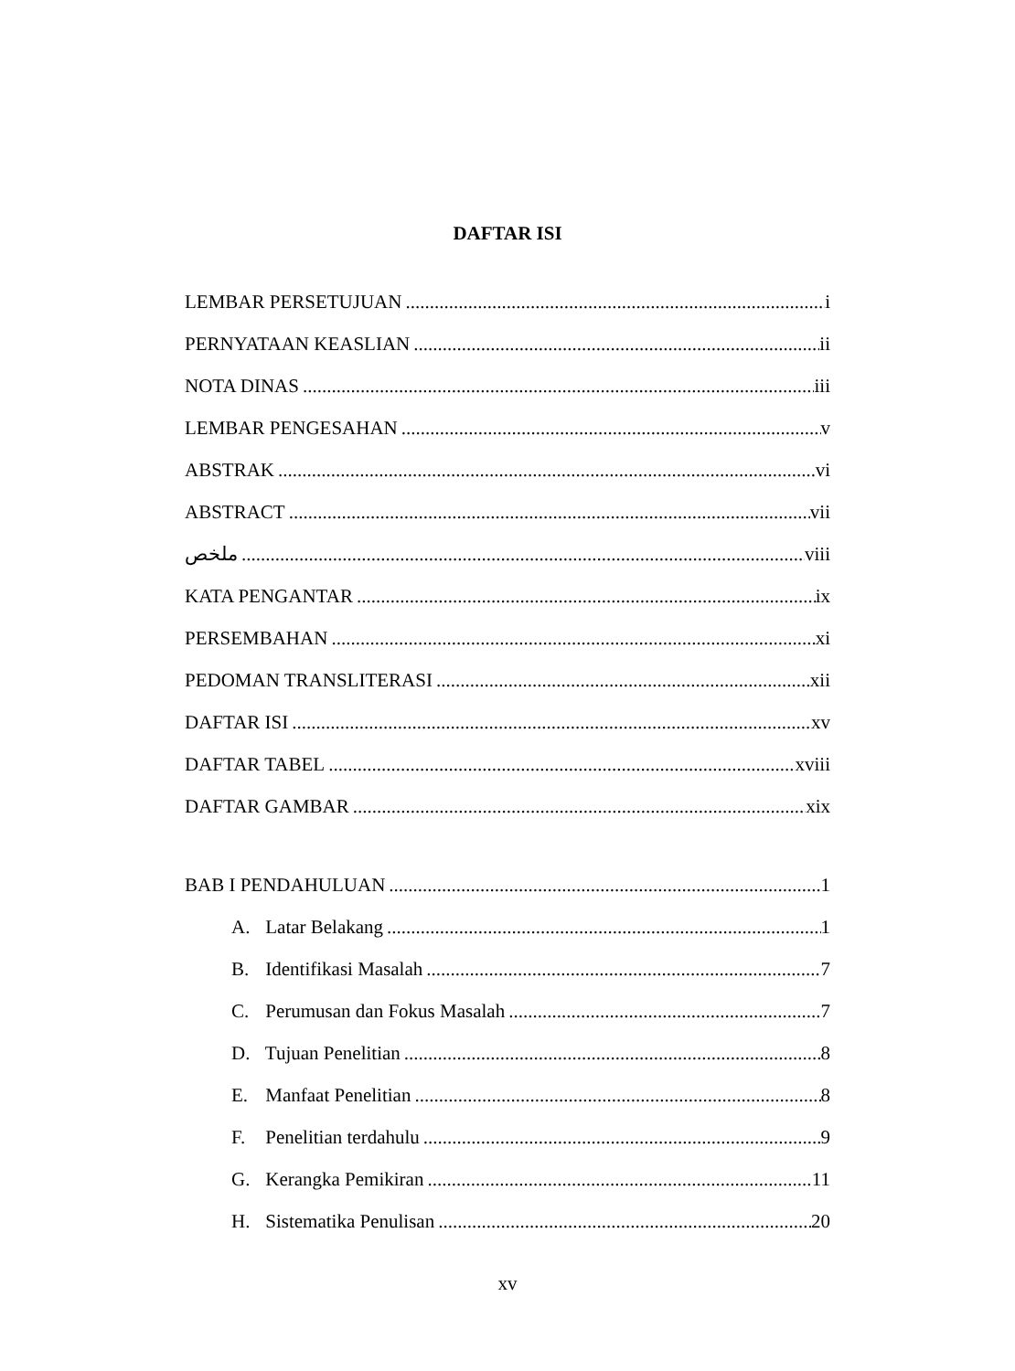DAFTAR ISI
LEMBAR PERSETUJUAN i
PERNYATAAN KEASLIAN ii
NOTA DINAS iii
LEMBAR PENGESAHAN v
ABSTRAK vi
ABSTRACT vii
ملخص viii
KATA PENGANTAR ix
PERSEMBAHAN xi
PEDOMAN TRANSLITERASI xii
DAFTAR ISI xv
DAFTAR TABEL xviii
DAFTAR GAMBAR xix
BAB I PENDAHULUAN 1
A. Latar Belakang 1
B. Identifikasi Masalah 7
C. Perumusan dan Fokus Masalah 7
D. Tujuan Penelitian 8
E. Manfaat Penelitian 8
F. Penelitian terdahulu 9
G. Kerangka Pemikiran 11
H. Sistematika Penulisan 20
xv